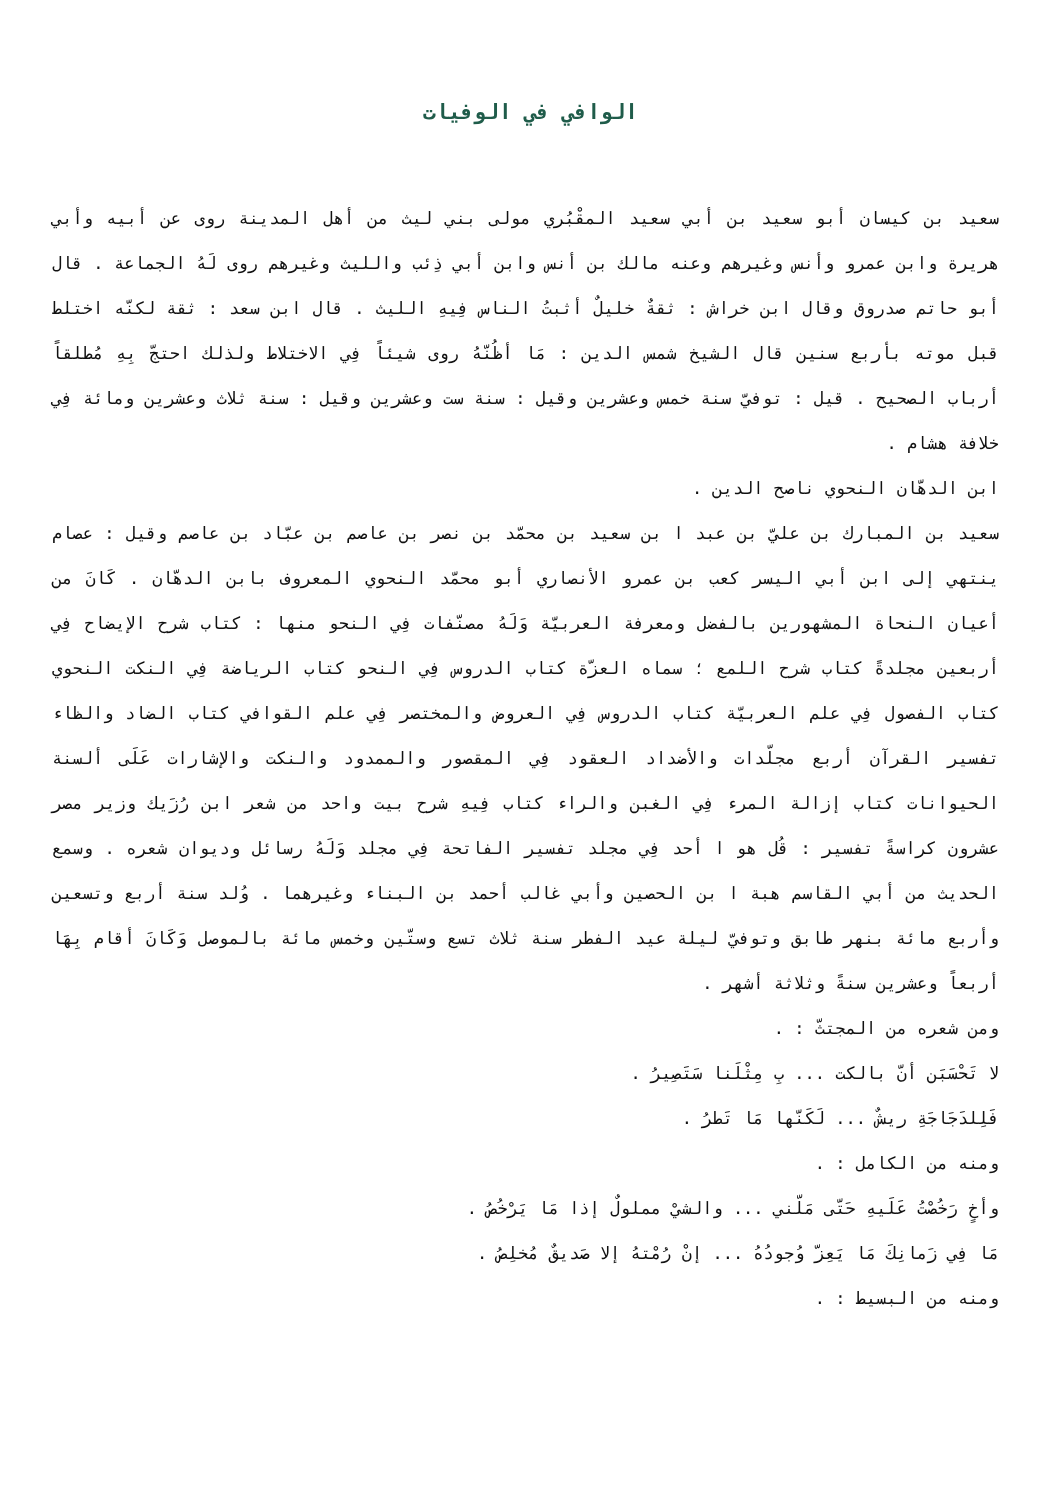الوافي في الوفيات
سعيد بن كيسان أبو سعيد بن أبي سعيد المقْبُري مولى بني ليث من أهل المدينة روى عن أبيه وأبي هريرة وابن عمرو وأنس وغيرهم وعنه مالك بن أنس وابن أبي ذِئب والليث وغيرهم روى لَهُ الجماعة . قال أبو حاتم صدروق وقال ابن خراش : ثقةٌ خليلٌ أثبتُ الناس فِيهِ الليث . قال ابن سعد : ثقة لكنّه اختلط قبل موته بأربع سنين قال الشيخ شمس الدين : مَا أظُنّهُ روى شيئاً فِي الاختلاط ولذلك احتجّ بِهِ مُطلقاً أرباب الصحيح . قيل : توفيّ سنة خمس وعشرين وقيل : سنة ست وعشرين وقيل : سنة ثلاث وعشرين ومائة فِي خلافة هشام .
ابن الدهّان النحوي ناصح الدين .
سعيد بن المبارك بن عليّ بن عبد ا بن سعيد بن محمّد بن نصر بن عاصم بن عبّاد بن عاصم وقيل : عصام ينتهي إلى ابن أبي اليسر كعب بن عمرو الأنصاري أبو محمّد النحوي المعروف بابن الدهّان . كَانَ من أعيان النحاة المشهورين بالفضل ومعرفة العربيّة وَلَهُ مصنّفات فِي النحو منها : كتاب شرح الإيضاح فِي أربعين مجلدةً كتاب شرح اللمع ؛ سماه العزّة كتاب الدروس فِي النحو كتاب الرياضة فِي النكت النحوي كتاب الفصول فِي علم العربيّة كتاب الدروس فِي العروض والمختصر فِي علم القوافي كتاب الضاد والظاء تفسير القرآن أربع مجلّدات والأضداد العقود فِي المقصور والممدود والنكت والإشارات عَلَى ألسنة الحيوانات كتاب إزالة المرء فِي الغبن والراء كتاب فِيهِ شرح بيت واحد من شعر ابن رُزَيك وزير مصر عشرون كراسةً تفسير : قُل هو ا أحد فِي مجلد تفسير الفاتحة فِي مجلد وَلَهُ رسائل وديوان شعره . وسمع الحديث من أبي القاسم هبة ا بن الحصين وأبي غالب أحمد بن البناء وغيرهما . وُلد سنة أربع وتسعين وأربع مائة بنهر طابق وتوفيّ ليلة عيد الفطر سنة ثلاث تسع وستّين وخمس مائة بالموصل وَكَانَ أقام بِهَا أربعاً وعشرين سنةً وثلاثة أشهر .
ومن شعره من المجتثّ : .
لا تَحْسَبَن أنّ بالكت ... بِ مِثْلَنا سَتَصِيرُ .
فَلِلدَجَاجَةِ ريشٌ ... لَكَنّها مَا تَطرُ .
ومنه من الكامل : .
وأخٍ رَخُصْتُ عَلَيهِ حَتّى مَلّني ... والشيْ مملولٌ إذا مَا يَرْخُصُ .
مَا فِي زَمانِكَ مَا يَعِزّ وُجودُهُ ... إنْ رُمْتهُ إلا صَديقٌ مُخلِصُ .
ومنه من البسيط : .